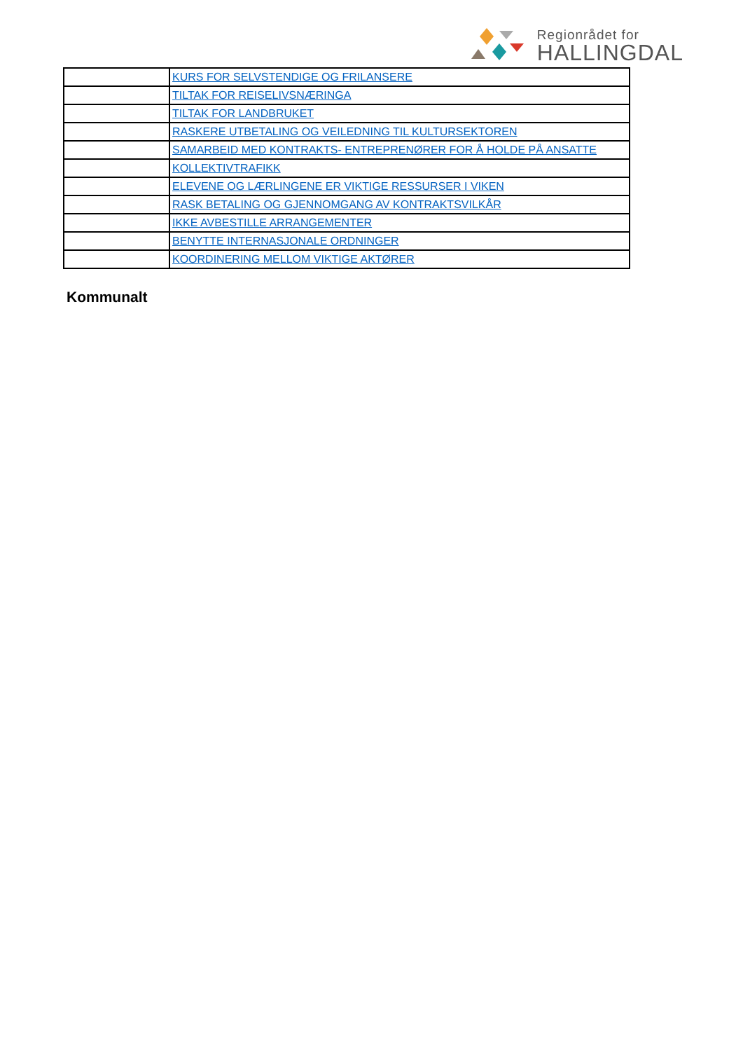Regionrådet for
HALLINGDAL
| | KURS FOR SELVSTENDIGE OG FRILANSERE |
| | TILTAK FOR REISELIVSNÆRINGA |
| | TILTAK FOR LANDBRUKET |
| | RASKERE UTBETALING OG VEILEDNING TIL KULTURSEKTOREN |
| | SAMARBEID MED KONTRAKTS- ENTREPRENØRER FOR Å HOLDE PÅ ANSATTE |
| | KOLLEKTIVTRAFIKK |
| | ELEVENE OG LÆRLINGENE ER VIKTIGE RESSURSER I VIKEN |
| | RASK BETALING OG GJENNOMGANG AV KONTRAKTSVILKÅR |
| | IKKE AVBESTILLE ARRANGEMENTER |
| | BENYTTE INTERNASJONALE ORDNINGER |
| | KOORDINERING MELLOM VIKTIGE AKTØRER |
Kommunalt